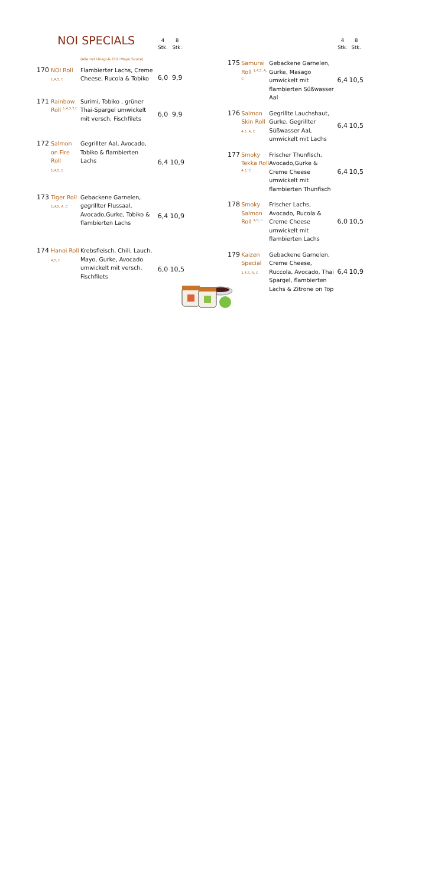| NOI SPECIALS | | | 4 Stk. | 8 Stk. |
| --- | --- | --- | --- | --- |
| | | (Alle mit Unagi-& Chili Mayo Sauce) | | |
| 170 | NOI Roll 1,4,5, C | Flambierter Lachs, Creme Cheese, Rucola & Tobiko | 6,0 | 9,9 |
| 171 | Rainbow Roll <sup>1,4,5,7,C</sup> | Surimi, Tobiko , grüner Thai-Spargel umwickelt mit versch. Fischfilets | 6,0 | 9,9 |
| 172 | Salmon on Fire Roll 1,4,5, C | Gegrillter Aal, Avocado, Tobiko & flambierten Lachs | 6,4 | 10,9 |
| 173 | Tiger Roll 1,4,5, A, C | Gebackene Garnelen, gegrillter Flussaal, Avocado,Gurke, Tobiko & flambierten Lachs | 6,4 | 10,9 |
| 174 | Hanoi Roll 4,5, C | Krebsfleisch, Chili, Lauch, Mayo, Gurke, Avocado umwickelt mit versch. Fischfilets | 6,0 | 10,5 |
| | | | 4 Stk. | 8 Stk. |
| --- | --- | --- | --- | --- |
| 175 | Samurai Roll <sup>1,4,5, A, C</sup> | Gebackene Garnelen, Gurke, Masago umwickelt mit flambierten Süßwasser Aal | 6,4 | 10,5 |
| 176 | Salmon Skin Roll 4,5, A, C | Gegrillte Lauchshaut, Gurke, Gegrillter Süßwasser Aal, umwickelt mit Lachs | 6,4 | 10,5 |
| 177 | Smoky Tekka Roll <sup>4,5, C</sup> | Frischer Thunfisch, Avocado,Gurke & Creme Cheese umwickelt mit flambierten Thunfisch | 6,4 | 10,5 |
| 178 | Smoky Salmon Roll <sup>4,5, C</sup> | Frischer Lachs, Avocado, Rucola & Creme Cheese umwickelt mit flambierten Lachs | 6,0 | 10,5 |
| 179 | Kaizen Special 1,4,5, A, C | Gebackene Garnelen, Creme Cheese, Ruccola, Avocado, Thai Spargel, flambierten Lachs & Zitrone on Top | 6,4 | 10,9 |